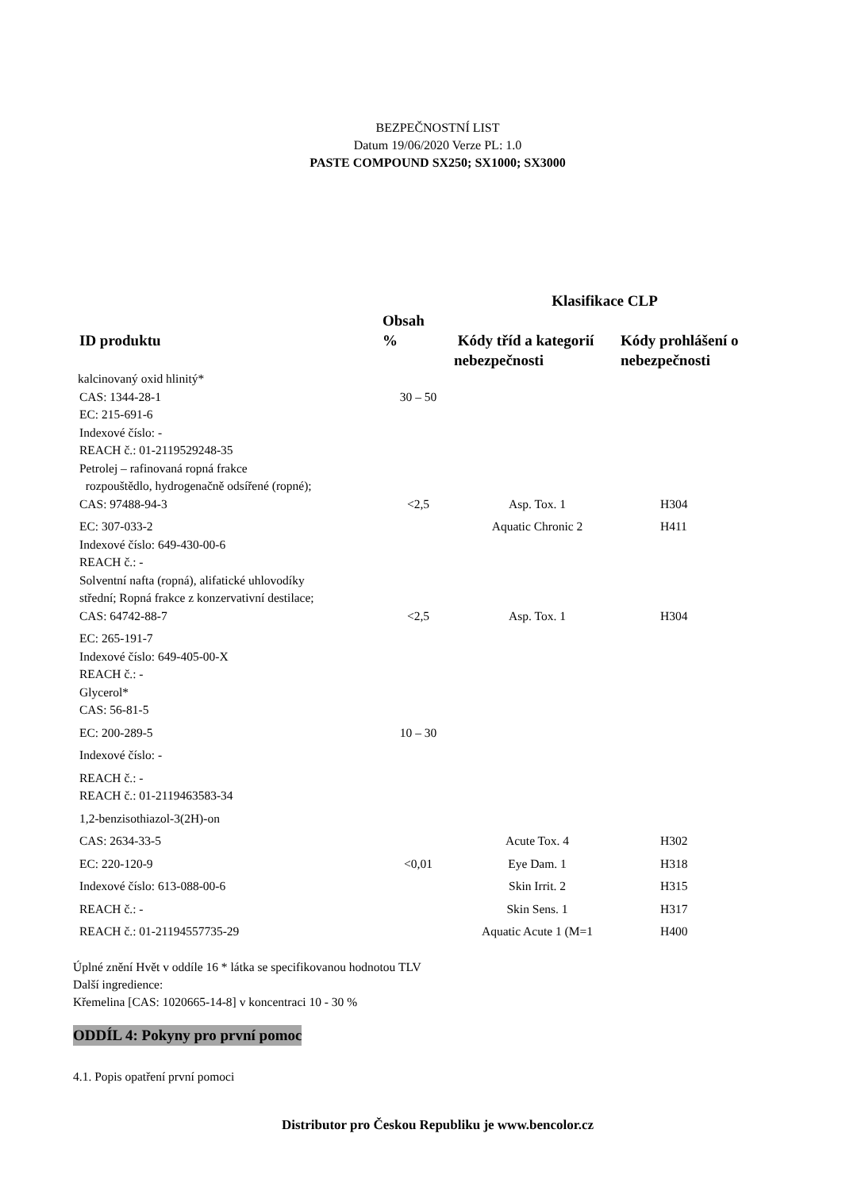BEZPEČNOSTNÍ LIST
Datum 19/06/2020 Verze PL: 1.0
PASTE COMPOUND SX250; SX1000; SX3000
| | | Klasifikace CLP | |
| --- | --- | --- | --- |
| ID produktu | Obsah % | Kódy tříd a kategorií nebezpečnosti | Kódy prohlášení o nebezpečnosti |
| kalcinovaný oxid hlinitý* | | | |
| CAS: 1344-28-1 | 30 – 50 | | |
| EC: 215-691-6 Indexové číslo: - REACH č.: 01-2119529248-35 Petrolej – rafinovaná ropná frakce rozpouštědlo, hydrogenačně odsířené (ropné); | | | |
| CAS: 97488-94-3 | <2,5 | Asp. Tox. 1 | H304 |
| EC: 307-033-2 | | Aquatic Chronic 2 | H411 |
| Indexové číslo: 649-430-00-6 REACH č.: - Solventní nafta (ropná), alifatické uhlovodíky střední; Ropná frakce z konzervativní destilace; | | | |
| CAS: 64742-88-7 | <2,5 | Asp. Tox. 1 | H304 |
| EC: 265-191-7 Indexové číslo: 649-405-00-X REACH č.: - Glycerol* CAS: 56-81-5 | | | |
| EC: 200-289-5 | 10 – 30 | | |
| Indexové číslo: - | | | |
| REACH č.: - REACH č.: 01-2119463583-34 | | | |
| 1,2-benzisothiazol-3(2H)-on | | | |
| CAS: 2634-33-5 | | Acute Tox. 4 | H302 |
| EC: 220-120-9 | <0,01 | Eye Dam. 1 | H318 |
| Indexové číslo: 613-088-00-6 | | Skin Irrit. 2 | H315 |
| REACH č.: - | | Skin Sens. 1 | H317 |
| REACH č.: 01-21194557735-29 | | Aquatic Acute 1 (M=1 | H400 |
Úplné znění Hvět v oddíle 16 * látka se specifikovanou hodnotou TLV
Další ingredience:
Křemelina [CAS: 1020665-14-8] v koncentraci 10 - 30 %
ODDÍL 4: Pokyny pro první pomoc
4.1. Popis opatření první pomoci
Distributor pro Českou Republiku je www.bencolor.cz